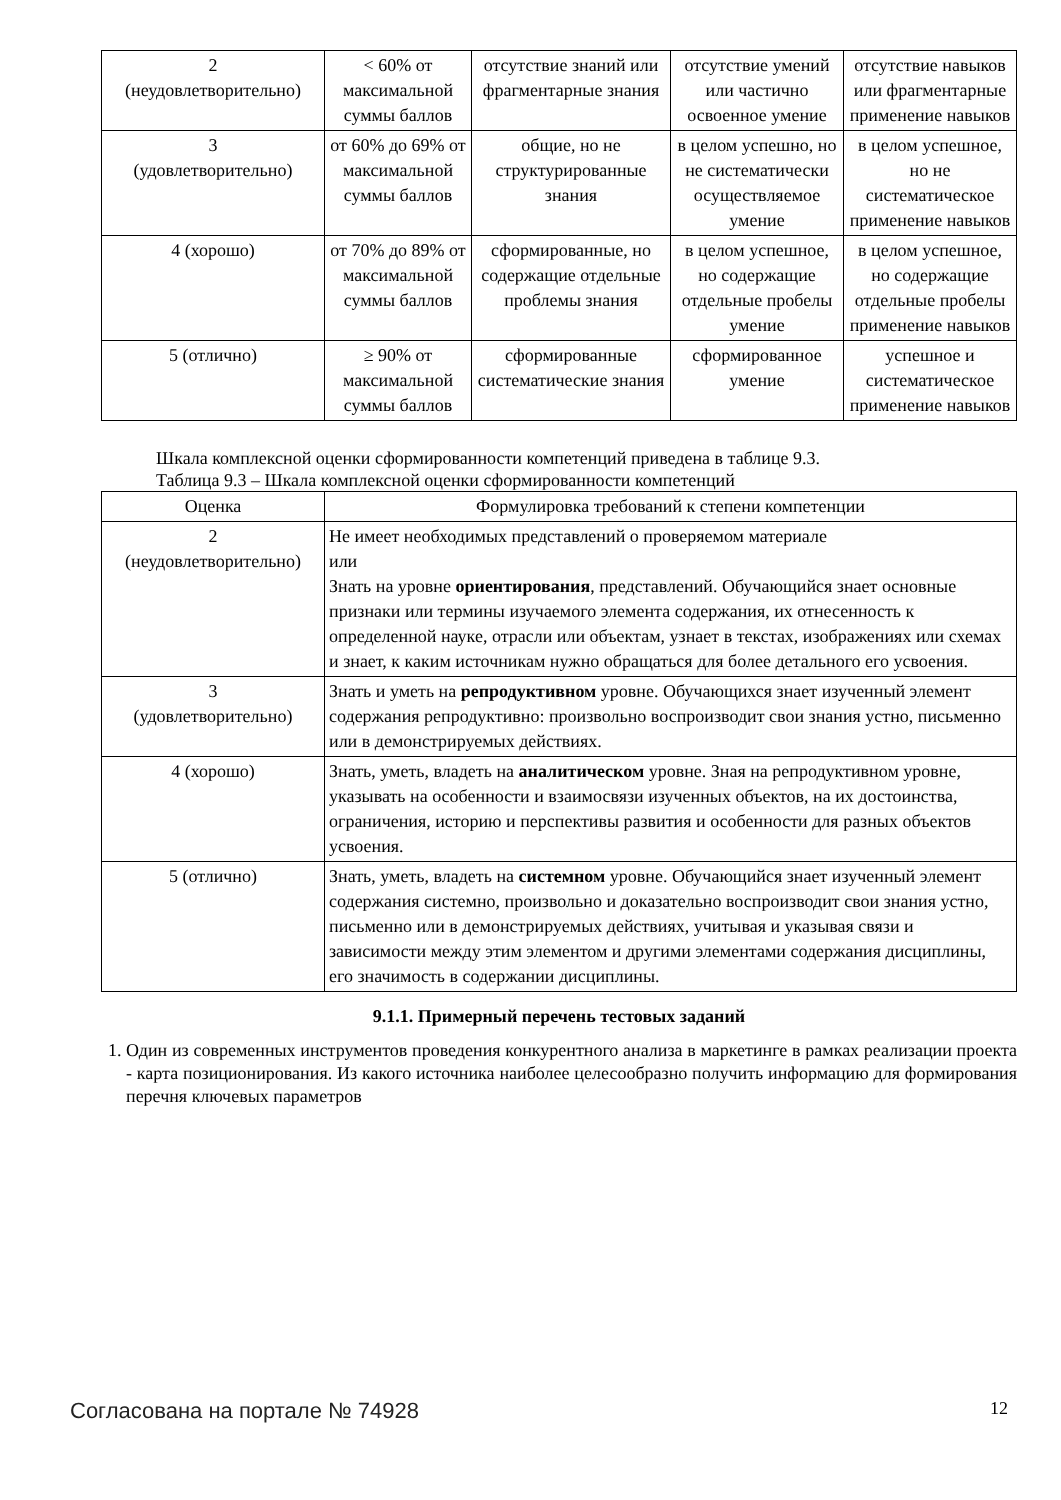| 2 (неудовлетворительно) | < 60% от максимальной суммы баллов | отсутствие знаний или фрагментарные знания | отсутствие умений или частично освоенное умение | отсутствие навыков или фрагментарные применение навыков |
| 3 (удовлетворительно) | от 60% до 69% от максимальной суммы баллов | общие, но не структурированные знания | в целом успешно, но не систематически осуществляемое умение | в целом успешное, но не систематическое применение навыков |
| 4 (хорошо) | от 70% до 89% от максимальной суммы баллов | сформированные, но содержащие отдельные проблемы знания | в целом успешное, но содержащие отдельные пробелы умение | в целом успешное, но содержащие отдельные пробелы применение навыков |
| 5 (отлично) | ≥ 90% от максимальной суммы баллов | сформированные систематические знания | сформированное умение | успешное и систематическое применение навыков |
Шкала комплексной оценки сформированности компетенций приведена в таблице 9.3.
Таблица 9.3 – Шкала комплексной оценки сформированности компетенций
| Оценка | Формулировка требований к степени компетенции |
| --- | --- |
| 2 (неудовлетворительно) | Не имеет необходимых представлений о проверяемом материале или Знать на уровне ориентирования , представлений. Обучающийся знает основные признаки или термины изучаемого элемента содержания, их отнесенность к определенной науке, отрасли или объектам, узнает в текстах, изображениях или схемах и знает, к каким источникам нужно обращаться для более детального его усвоения. |
| 3 (удовлетворительно) | Знать и уметь на репродуктивном уровне. Обучающихся знает изученный элемент содержания репродуктивно: произвольно воспроизводит свои знания устно, письменно или в демонстрируемых действиях. |
| 4 (хорошо) | Знать, уметь, владеть на аналитическом уровне. Зная на репродуктивном уровне, указывать на особенности и взаимосвязи изученных объектов, на их достоинства, ограничения, историю и перспективы развития и особенности для разных объектов усвоения. |
| 5 (отлично) | Знать, уметь, владеть на системном уровне. Обучающийся знает изученный элемент содержания системно, произвольно и доказательно воспроизводит свои знания устно, письменно или в демонстрируемых действиях, учитывая и указывая связи и зависимости между этим элементом и другими элементами содержания дисциплины, его значимость в содержании дисциплины. |
9.1.1. Примерный перечень тестовых заданий
1. Один из современных инструментов проведения конкурентного анализа в маркетинге в рамках реализации проекта - карта позиционирования. Из какого источника наиболее целесообразно получить информацию для формирования перечня ключевых параметров
Согласована на портале № 74928 12